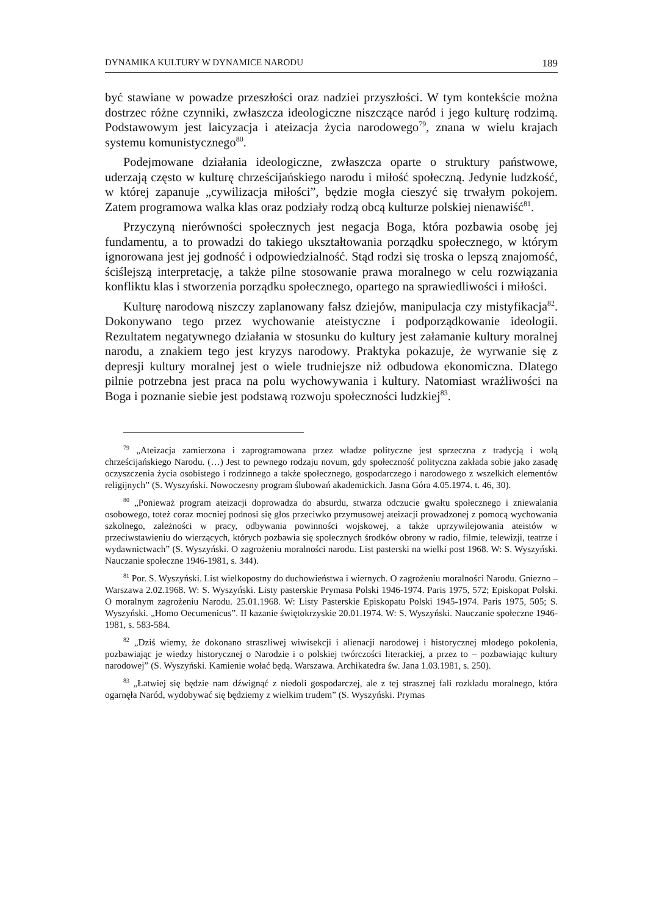DYNAMIKA KULTURY W DYNAMICE NARODU 189
być stawiane w powadze przeszłości oraz nadziei przyszłości. W tym kontekście można dostrzec różne czynniki, zwłaszcza ideologiczne niszczące naród i jego kulturę rodzimą. Podstawowym jest laicyzacja i ateizacja życia narodowego<sup>79</sup>, znana w wielu krajach systemu komunistycznego<sup>80</sup>.
Podejmowane działania ideologiczne, zwłaszcza oparte o struktury państwowe, uderzają często w kulturę chrześcijańskiego narodu i miłość społeczną. Jedynie ludzkość, w której zapanuje „cywilizacja miłości”, będzie mogła cieszyć się trwałym pokojem. Zatem programowa walka klas oraz podziały rodzą obcą kulturze polskiej nienawiść<sup>81</sup>.
Przyczyną nierówności społecznych jest negacja Boga, która pozbawia osobę jej fundamentu, a to prowadzi do takiego ukształtowania porządku społecznego, w którym ignorowana jest jej godność i odpowiedzialność. Stąd rodzi się troska o lepszą znajomość, ściślejszą interpretację, a także pilne stosowanie prawa moralnego w celu rozwiązania konfliktu klas i stworzenia porządku społecznego, opartego na sprawiedliwości i miłości.
Kulturę narodową niszczy zaplanowany fałsz dziejów, manipulacja czy mistyfikacja<sup>82</sup>. Dokonywano tego przez wychowanie ateistyczne i podporządkowanie ideologii. Rezultatem negatywnego działania w stosunku do kultury jest załamanie kultury moralnej narodu, a znakiem tego jest kryzys narodowy. Praktyka pokazuje, że wyrwanie się z depresji kultury moralnej jest o wiele trudniejsze niż odbudowa ekonomiczna. Dlatego pilnie potrzebna jest praca na polu wychowywania i kultury. Natomiast wrażliwości na Boga i poznanie siebie jest podstawą rozwoju społeczności ludzkiej<sup>83</sup>.
<sup>79</sup> „Ateizacja zamierzona i zaprogramowana przez władze polityczne jest sprzeczna z tradycją i wolą chrześcijańskiego Narodu. (…) Jest to pewnego rodzaju novum, gdy społeczność polityczna zakłada sobie jako zasadę oczyszczenia życia osobistego i rodzinnego a także społecznego, gospodarczego i narodowego z wszelkich elementów religijnych” (S. Wyszyński. Nowoczesny program ślubowań akademickich. Jasna Góra 4.05.1974. t. 46, 30).
<sup>80</sup> „Ponieważ program ateizacji doprowadza do absurdu, stwarza odczucie gwałtu społecznego i zniewalania osobowego, toteż coraz mocniej podnosi się głos przeciwko przymusowej ateizacji prowadzonej z pomocą wychowania szkolnego, zależności w pracy, odbywania powinności wojskowej, a także uprzywilejowania ateistów w przeciwstawieniu do wierzących, których pozbawia się społecznych środków obrony w radio, filmie, telewizji, teatrze i wydawnictwach” (S. Wyszyński. O zagrożeniu moralności narodu. List pasterski na wielki post 1968. W: S. Wyszyński. Nauczanie społeczne 1946-1981, s. 344).
<sup>81</sup> Por. S. Wyszyński. List wielkopostny do duchowieństwa i wiernych. O zagrożeniu moralności Narodu. Gniezno – Warszawa 2.02.1968. W: S. Wyszyński. Listy pasterskie Prymasa Polski 1946-1974. Paris 1975, 572; Episkopat Polski. O moralnym zagrożeniu Narodu. 25.01.1968. W: Listy Pasterskie Episkopatu Polski 1945-1974. Paris 1975, 505; S. Wyszyński. „Homo Oecumenicus”. II kazanie świętokrzyskie 20.01.1974. W: S. Wyszyński. Nauczanie społeczne 1946-1981, s. 583-584.
<sup>82</sup> „Dziś wiemy, że dokonano straszliwej wiwisekcji i alienacji narodowej i historycznej młodego pokolenia, pozbawiając je wiedzy historycznej o Narodzie i o polskiej twórczości literackiej, a przez to – pozbawiając kultury narodowej” (S. Wyszyński. Kamienie wołać będą. Warszawa. Archikatedra św. Jana 1.03.1981, s. 250).
<sup>83</sup> „Łatwiej się będzie nam dźwignąć z niedoli gospodarczej, ale z tej strasznej fali rozkładu moralnego, która ogarnęła Naród, wydobywać się będziemy z wielkim trudem” (S. Wyszyński. Prymas